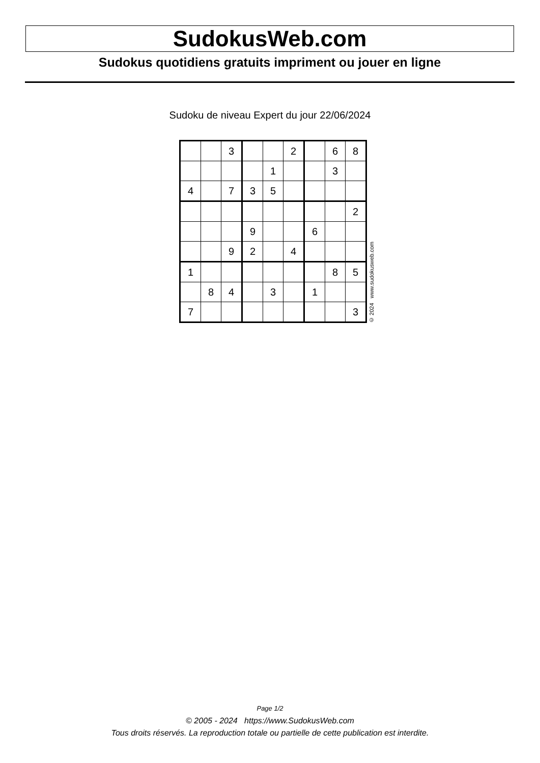SudokusWeb.com
Sudokus quotidiens gratuits impriment ou jouer en ligne
Sudoku de niveau Expert du jour 22/06/2024
| | | 3 | | | 2 | | 6 | 8 |
| | | | | 1 | | | 3 | |
| 4 | | 7 | 3 | 5 | | | | |
| | | | | | | | | 2 |
| | | | 9 | | | 6 | | |
| | | 9 | 2 | | 4 | | | |
| 1 | | | | | | | 8 | 5 |
| | 8 | 4 | | 3 | | 1 | | |
| 7 | | | | | | | | 3 |
© 2024 www.sudokusweb.com
Page 1/2
© 2005 - 2024 https://www.SudokusWeb.com
Tous droits réservés. La reproduction totale ou partielle de cette publication est interdite.